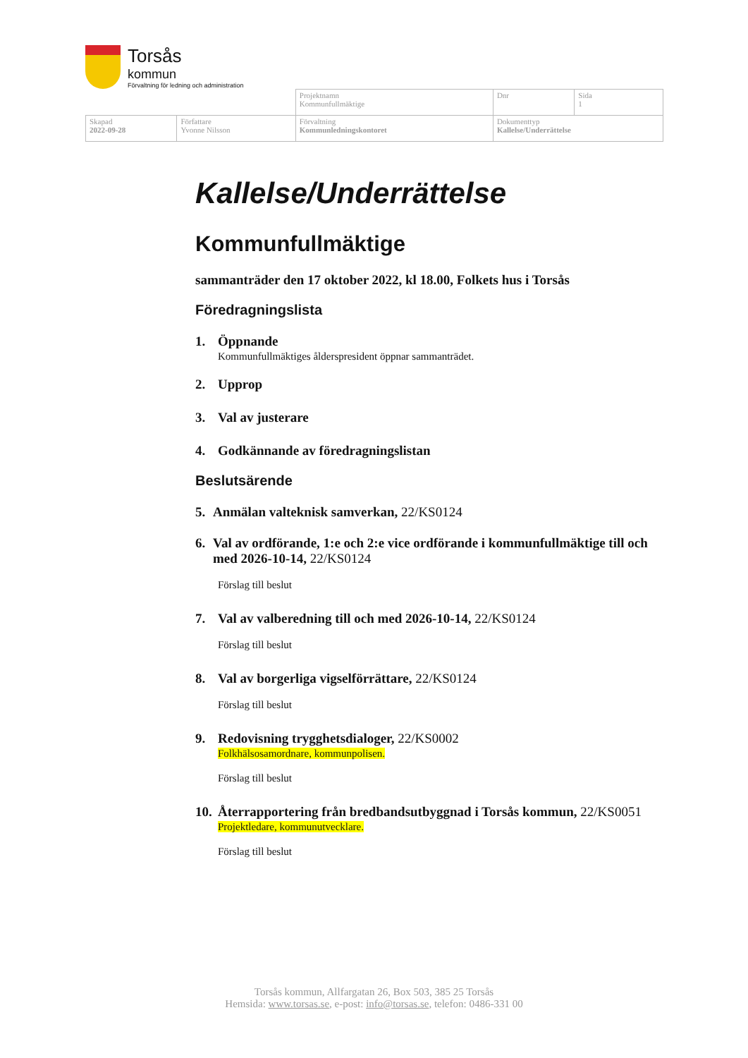Torsås
kommun
Förvaltning för ledning och administration
| | | Projektnamn Kommunfullmäktige | Dnr | Sida 1 |
| Skapad 2022-09-28 | Författare Yvonne Nilsson | Förvaltning Kommunledningskontoret | Dokumenttyp Kallelse/Underrättelse | |
Kallelse/Underrättelse
Kommunfullmäktige
sammanträder den 17 oktober 2022, kl 18.00, Folkets hus i Torsås
Föredragningslista
1. Öppnande
Kommunfullmäktiges ålderspresident öppnar sammanträdet.
2. Upprop
3. Val av justerare
4. Godkännande av föredragningslistan
Beslutsärende
5. Anmälan valteknisk samverkan, 22/KS0124
6. Val av ordförande, 1:e och 2:e vice ordförande i kommunfullmäktige till och med 2026-10-14, 22/KS0124
Förslag till beslut
7. Val av valberedning till och med 2026-10-14, 22/KS0124
Förslag till beslut
8. Val av borgerliga vigselförrättare, 22/KS0124
Förslag till beslut
9. Redovisning trygghetsdialoger, 22/KS0002
Folkhälsosamordnare, kommunpolisen.
Förslag till beslut
10. Återrapportering från bredbandsutbyggnad i Torsås kommun, 22/KS0051
Projektledare, kommunutvecklare.
Förslag till beslut
Torsås kommun, Allfargatan 26, Box 503, 385 25 Torsås
Hemsida: www.torsas.se, e-post: info@torsas.se, telefon: 0486-331 00